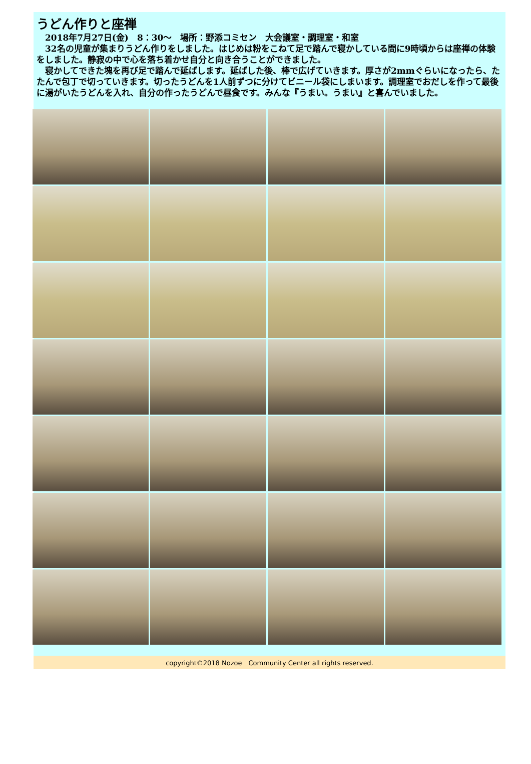うどん作りと座禅
　2018年7月27日(金)　8：30～　場所：野添コミセン　大会議室・調理室・和室
　32名の児童が集まりうどん作りをしました。はじめは粉をこねて足で踏んで寝かしている間に9時頃からは座禅の体験をしました。静寂の中で心を落ち着かせ自分と向き合うことができました。
　寝かしてできた塊を再び足で踏んで延ばします。延ばした後、棒で広げていきます。厚さが2mmぐらいになったら、たたんで包丁で切っていきます。切ったうどんを1人前ずつに分けてビニール袋にしまいます。調理室でおだしを作って最後に湯がいたうどんを入れ、自分の作ったうどんで昼食です。みんな『うまい。うまい』と喜んでいました。
copyright©2018 Nozoe　Community Center all rights reserved.